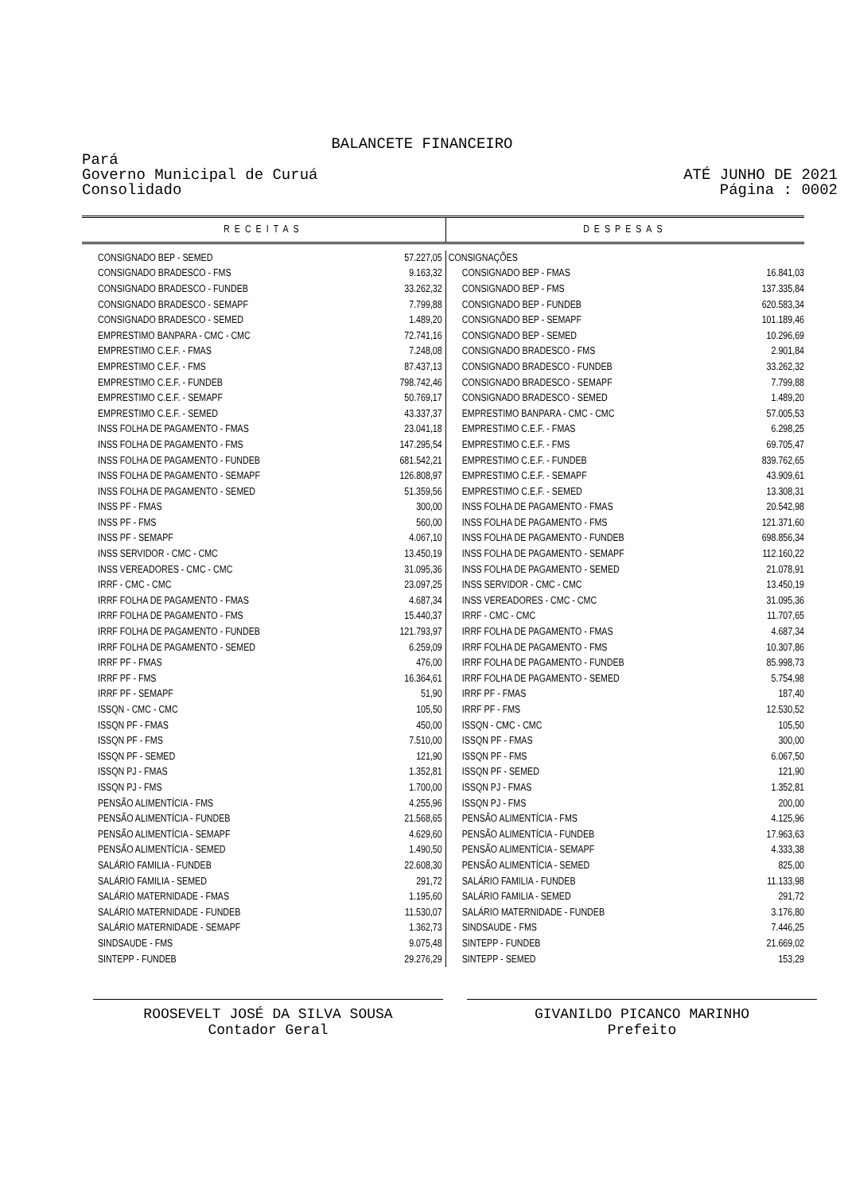BALANCETE FINANCEIRO
Pará
Governo Municipal de Curuá
Consolidado
ATÉ JUNHO DE 2021
Página : 0002
| RECEITAS | | DESPESAS | |
| --- | --- | --- | --- |
| CONSIGNADO BEP - SEMED | 57.227,05 | CONSIGNAÇÕES | |
| CONSIGNADO BRADESCO - FMS | 9.163,32 | CONSIGNADO BEP - FMAS | 16.841,03 |
| CONSIGNADO BRADESCO - FUNDEB | 33.262,32 | CONSIGNADO BEP - FMS | 137.335,84 |
| CONSIGNADO BRADESCO - SEMAPF | 7.799,88 | CONSIGNADO BEP - FUNDEB | 620.583,34 |
| CONSIGNADO BRADESCO - SEMED | 1.489,20 | CONSIGNADO BEP - SEMAPF | 101.189,46 |
| EMPRESTIMO BANPARA - CMC - CMC | 72.741,16 | CONSIGNADO BEP - SEMED | 10.296,69 |
| EMPRESTIMO C.E.F. - FMAS | 7.248,08 | CONSIGNADO BRADESCO - FMS | 2.901,84 |
| EMPRESTIMO C.E.F. - FMS | 87.437,13 | CONSIGNADO BRADESCO - FUNDEB | 33.262,32 |
| EMPRESTIMO C.E.F. - FUNDEB | 798.742,46 | CONSIGNADO BRADESCO - SEMAPF | 7.799,88 |
| EMPRESTIMO C.E.F. - SEMAPF | 50.769,17 | CONSIGNADO BRADESCO - SEMED | 1.489,20 |
| EMPRESTIMO C.E.F. - SEMED | 43.337,37 | EMPRESTIMO BANPARA - CMC - CMC | 57.005,53 |
| INSS FOLHA DE PAGAMENTO - FMAS | 23.041,18 | EMPRESTIMO C.E.F. - FMAS | 6.298,25 |
| INSS FOLHA DE PAGAMENTO - FMS | 147.295,54 | EMPRESTIMO C.E.F. - FMS | 69.705,47 |
| INSS FOLHA DE PAGAMENTO - FUNDEB | 681.542,21 | EMPRESTIMO C.E.F. - FUNDEB | 839.762,65 |
| INSS FOLHA DE PAGAMENTO - SEMAPF | 126.808,97 | EMPRESTIMO C.E.F. - SEMAPF | 43.909,61 |
| INSS FOLHA DE PAGAMENTO - SEMED | 51.359,56 | EMPRESTIMO C.E.F. - SEMED | 13.308,31 |
| INSS PF - FMAS | 300,00 | INSS FOLHA DE PAGAMENTO - FMAS | 20.542,98 |
| INSS PF - FMS | 560,00 | INSS FOLHA DE PAGAMENTO - FMS | 121.371,60 |
| INSS PF - SEMAPF | 4.067,10 | INSS FOLHA DE PAGAMENTO - FUNDEB | 698.856,34 |
| INSS SERVIDOR - CMC - CMC | 13.450,19 | INSS FOLHA DE PAGAMENTO - SEMAPF | 112.160,22 |
| INSS VEREADORES - CMC - CMC | 31.095,36 | INSS FOLHA DE PAGAMENTO - SEMED | 21.078,91 |
| IRRF - CMC - CMC | 23.097,25 | INSS SERVIDOR - CMC - CMC | 13.450,19 |
| IRRF FOLHA DE PAGAMENTO - FMAS | 4.687,34 | INSS VEREADORES - CMC - CMC | 31.095,36 |
| IRRF FOLHA DE PAGAMENTO - FMS | 15.440,37 | IRRF - CMC - CMC | 11.707,65 |
| IRRF FOLHA DE PAGAMENTO - FUNDEB | 121.793,97 | IRRF FOLHA DE PAGAMENTO - FMAS | 4.687,34 |
| IRRF FOLHA DE PAGAMENTO - SEMED | 6.259,09 | IRRF FOLHA DE PAGAMENTO - FMS | 10.307,86 |
| IRRF PF - FMAS | 476,00 | IRRF FOLHA DE PAGAMENTO - FUNDEB | 85.998,73 |
| IRRF PF - FMS | 16.364,61 | IRRF FOLHA DE PAGAMENTO - SEMED | 5.754,98 |
| IRRF PF - SEMAPF | 51,90 | IRRF PF - FMAS | 187,40 |
| ISSQN - CMC - CMC | 105,50 | IRRF PF - FMS | 12.530,52 |
| ISSQN PF - FMAS | 450,00 | ISSQN - CMC - CMC | 105,50 |
| ISSQN PF - FMS | 7.510,00 | ISSQN PF - FMAS | 300,00 |
| ISSQN PF - SEMED | 121,90 | ISSQN PF - FMS | 6.067,50 |
| ISSQN PJ - FMAS | 1.352,81 | ISSQN PF - SEMED | 121,90 |
| ISSQN PJ - FMS | 1.700,00 | ISSQN PJ - FMAS | 1.352,81 |
| PENSÃO ALIMENTÍCIA - FMS | 4.255,96 | ISSQN PJ - FMS | 200,00 |
| PENSÃO ALIMENTÍCIA - FUNDEB | 21.568,65 | PENSÃO ALIMENTÍCIA - FMS | 4.125,96 |
| PENSÃO ALIMENTÍCIA - SEMAPF | 4.629,60 | PENSÃO ALIMENTÍCIA - FUNDEB | 17.963,63 |
| PENSÃO ALIMENTÍCIA - SEMED | 1.490,50 | PENSÃO ALIMENTÍCIA - SEMAPF | 4.333,38 |
| SALÁRIO FAMILIA - FUNDEB | 22.608,30 | PENSÃO ALIMENTÍCIA - SEMED | 825,00 |
| SALÁRIO FAMILIA - SEMED | 291,72 | SALÁRIO FAMILIA - FUNDEB | 11.133,98 |
| SALÁRIO MATERNIDADE - FMAS | 1.195,60 | SALÁRIO FAMILIA - SEMED | 291,72 |
| SALÁRIO MATERNIDADE - FUNDEB | 11.530,07 | SALÁRIO MATERNIDADE - FUNDEB | 3.176,80 |
| SALÁRIO MATERNIDADE - SEMAPF | 1.362,73 | SINDSAUDE - FMS | 7.446,25 |
| SINDSAUDE - FMS | 9.075,48 | SINTEPP - FUNDEB | 21.669,02 |
| SINTEPP - FUNDEB | 29.276,29 | SINTEPP - SEMED | 153,29 |
ROOSEVELT JOSÉ DA SILVA SOUSA
Contador Geral
GIVANILDO PICANCO MARINHO
Prefeito